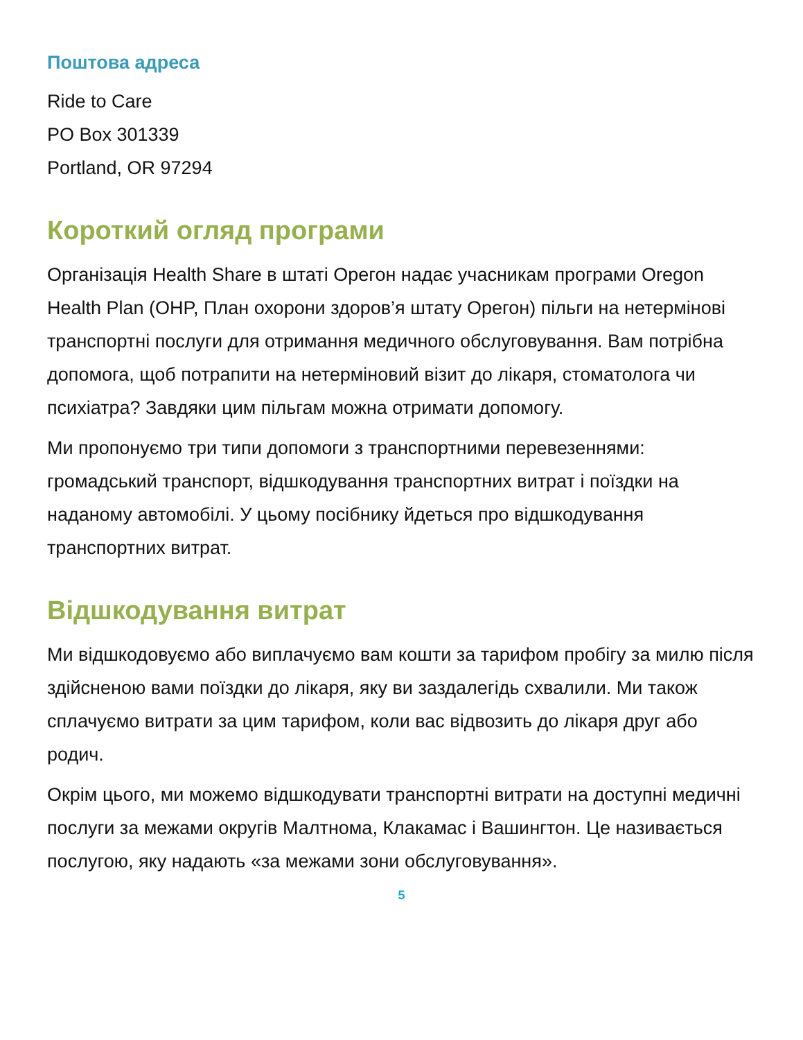Поштова адреса
Ride to Care
PO Box 301339
Portland, OR 97294
Короткий огляд програми
Організація Health Share в штаті Орегон надає учасникам програми Oregon Health Plan (OHP, План охорони здоров’я штату Орегон) пільги на нетермінові транспортні послуги для отримання медичного обслуговування. Вам потрібна допомога, щоб потрапити на нетерміновий візит до лікаря, стоматолога чи психіатра? Завдяки цим пільгам можна отримати допомогу.
Ми пропонуємо три типи допомоги з транспортними перевезеннями: громадський транспорт, відшкодування транспортних витрат і поїздки на наданому автомобілі. У цьому посібнику йдеться про відшкодування транспортних витрат.
Відшкодування витрат
Ми відшкодовуємо або виплачуємо вам кошти за тарифом пробігу за милю після здійсненою вами поїздки до лікаря, яку ви заздалегідь схвалили. Ми також сплачуємо витрати за цим тарифом, коли вас відвозить до лікаря друг або родич.
Окрім цього, ми можемо відшкодувати транспортні витрати на доступні медичні послуги за межами округів Малтнома, Клакамас і Вашингтон. Це називається послугою, яку надають «за межами зони обслуговування».
5